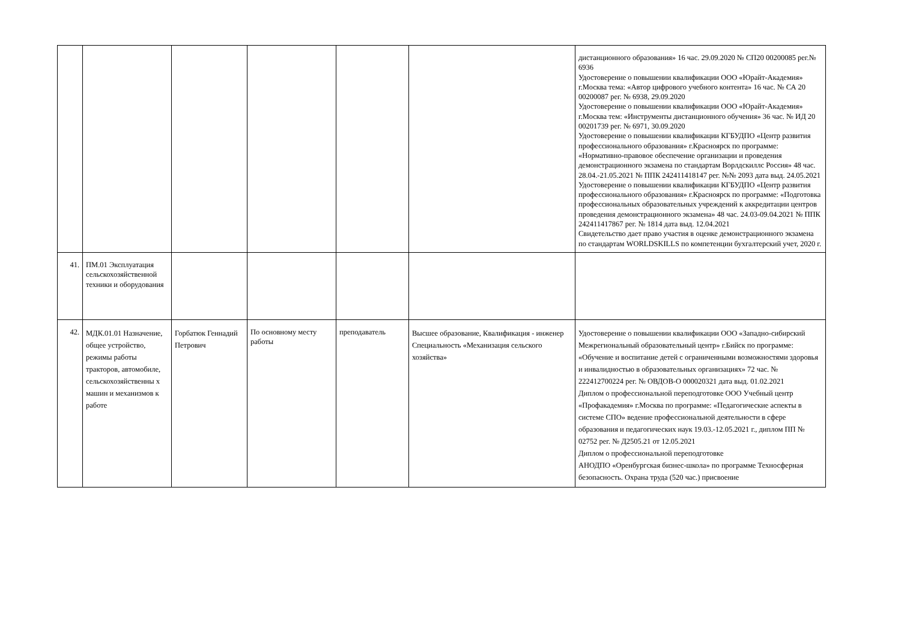| | | | | | | дистанционного образования» 16 час. 29.09.2020 № СП20 00200085 рег.№ 6936 Удостоверение о повышении квалификации ООО «Юрайт-Академия» г.Москва тема: «Автор цифрового учебного контента» 16 час. № СА 20 00200087 рег. № 6938, 29.09.2020 Удостоверение о повышении квалификации ООО «Юрайт-Академия» г.Москва тем: «Инструменты дистанционного обучения» 36 час. № ИД 20 00201739 рег. № 6971, 30.09.2020 Удостоверение о повышении квалификации КГБУДПО «Центр развития профессионального образования» г.Красноярск по программе: «Нормативно-правовое обеспечение организации и проведения демонстрационного экзамена по стандартам Ворлдскиллс Россия» 48 час. 28.04.-21.05.2021 № ППК 242411418147 рег. №№ 2093 дата выд. 24.05.2021 Удостоверение о повышении квалификации КГБУДПО «Центр развития профессионального образования» г.Красноярск по программе: «Подготовка профессиональных образовательных учреждений к аккредитации центров проведения демонстрационного экзамена» 48 час. 24.03-09.04.2021 № ППК 242411417867 рег. № 1814 дата выд. 12.04.2021 Свидетельство дает право участия в оценке демонстрационного экзамена по стандартам WORLDSKILLS по компетенции бухгалтерский учет, 2020 г. |
| 41. | ПМ.01 Эксплуатация сельскохозяйственной техники и оборудования | | | | | |
| 42. | МДК.01.01 Назначение, общее устройство, режимы работы тракторов, автомобиле, сельскохозяйственны х машин и механизмов к работе | Горбатюк Геннадий Петрович | По основному месту работы | преподаватель | Высшее образование, Квалификация - инженер Специальность «Механизация сельского хозяйства» | Удостоверение о повышении квалификации ООО «Западно-сибирский Межрегиональный образовательный центр» г.Бийск по программе: «Обучение и воспитание детей с ограниченными возможностями здоровья и инвалидностью в образовательных организациях» 72 час. № 222412700224 рег. № ОВДОВ-О 000020321 дата выд. 01.02.2021 Диплом о профессиональной переподготовке ООО Учебный центр «Профакадемия» г.Москва по программе: «Педагогические аспекты в системе СПО» ведение профессиональной деятельности в сфере образования и педагогических наук 19.03.-12.05.2021 г., диплом ПП № 02752 рег. № Д2505.21 от 12.05.2021 Диплом о профессиональной переподготовке АНОДПО «Оренбургская бизнес-школа» по программе Техносферная безопасность. Охрана труда (520 час.) присвоение |